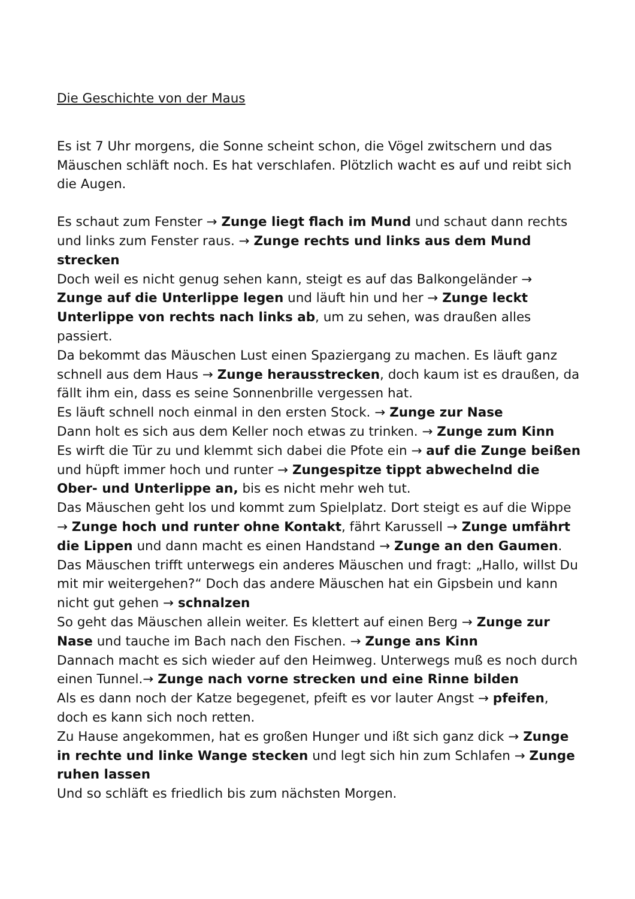Die Geschichte von der Maus
Es ist 7 Uhr morgens, die Sonne scheint schon, die Vögel zwitschern und das Mäuschen schläft noch. Es hat verschlafen. Plötzlich wacht es auf und reibt sich die Augen.
Es schaut zum Fenster → Zunge liegt flach im Mund und schaut dann rechts und links zum Fenster raus. → Zunge rechts und links aus dem Mund strecken
Doch weil es nicht genug sehen kann, steigt es auf das Balkongeländer → Zunge auf die Unterlippe legen und läuft hin und her → Zunge leckt Unterlippe von rechts nach links ab, um zu sehen, was draußen alles passiert.
Da bekommt das Mäuschen Lust einen Spaziergang zu machen. Es läuft ganz schnell aus dem Haus → Zunge herausstrecken, doch kaum ist es draußen, da fällt ihm ein, dass es seine Sonnenbrille vergessen hat.
Es läuft schnell noch einmal in den ersten Stock. → Zunge zur Nase
Dann holt es sich aus dem Keller noch etwas zu trinken. → Zunge zum Kinn
Es wirft die Tür zu und klemmt sich dabei die Pfote ein → auf die Zunge beißen und hüpft immer hoch und runter → Zungespitze tippt abwechelnd die Ober- und Unterlippe an, bis es nicht mehr weh tut.
Das Mäuschen geht los und kommt zum Spielplatz. Dort steigt es auf die Wippe → Zunge hoch und runter ohne Kontakt, fährt Karussell → Zunge umfährt die Lippen und dann macht es einen Handstand → Zunge an den Gaumen.
Das Mäuschen trifft unterwegs ein anderes Mäuschen und fragt: „Hallo, willst Du mit mir weitergehen?“ Doch das andere Mäuschen hat ein Gipsbein und kann nicht gut gehen → schnalzen
So geht das Mäuschen allein weiter. Es klettert auf einen Berg → Zunge zur Nase und tauche im Bach nach den Fischen. → Zunge ans Kinn
Dannach macht es sich wieder auf den Heimweg. Unterwegs muß es noch durch einen Tunnel.→ Zunge nach vorne strecken und eine Rinne bilden
Als es dann noch der Katze begegenet, pfeift es vor lauter Angst → pfeifen, doch es kann sich noch retten.
Zu Hause angekommen, hat es großen Hunger und ißt sich ganz dick → Zunge in rechte und linke Wange stecken und legt sich hin zum Schlafen → Zunge ruhen lassen
Und so schläft es friedlich bis zum nächsten Morgen.